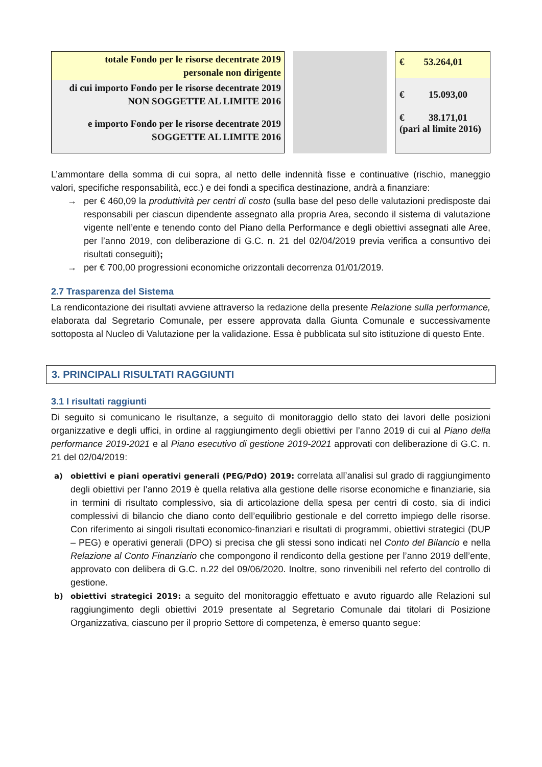totale Fondo per le risorse decentrate 2019
personale non dirigente
di cui importo Fondo per le risorse decentrate 2019
NON SOGGETTE AL LIMITE 2016
e importo Fondo per le risorse decentrate 2019
SOGGETTE AL LIMITE 2016
€ 53.264,01
€ 15.093,00
€ 38.171,01
(pari al limite 2016)
L’ammontare della somma di cui sopra, al netto delle indennità fisse e continuative (rischio, maneggio valori, specifiche responsabilità, ecc.) e dei fondi a specifica destinazione, andrà a finanziare:
→ per € 460,09 la produttività per centri di costo (sulla base del peso delle valutazioni predisposte dai responsabili per ciascun dipendente assegnato alla propria Area, secondo il sistema di valutazione vigente nell’ente e tenendo conto del Piano della Performance e degli obiettivi assegnati alle Aree, per l’anno 2019, con deliberazione di G.C. n. 21 del 02/04/2019 previa verifica a consuntivo dei risultati conseguiti);
→ per € 700,00 progressioni economiche orizzontali decorrenza 01/01/2019.
2.7 Trasparenza del Sistema
La rendicontazione dei risultati avviene attraverso la redazione della presente Relazione sulla performance, elaborata dal Segretario Comunale, per essere approvata dalla Giunta Comunale e successivamente sottoposta al Nucleo di Valutazione per la validazione. Essa è pubblicata sul sito istituzione di questo Ente.
3. PRINCIPALI RISULTATI RAGGIUNTI
3.1 I risultati raggiunti
Di seguito si comunicano le risultanze, a seguito di monitoraggio dello stato dei lavori delle posizioni organizzative e degli uffici, in ordine al raggiungimento degli obiettivi per l’anno 2019 di cui al Piano della performance 2019-2021 e al Piano esecutivo di gestione 2019-2021 approvati con deliberazione di G.C. n. 21 del 02/04/2019:
a) obiettivi e piani operativi generali (PEG/PdO) 2019: correlata all’analisi sul grado di raggiungimento degli obiettivi per l’anno 2019 è quella relativa alla gestione delle risorse economiche e finanziarie, sia in termini di risultato complessivo, sia di articolazione della spesa per centri di costo, sia di indici complessivi di bilancio che diano conto dell’equilibrio gestionale e del corretto impiego delle risorse. Con riferimento ai singoli risultati economico-finanziari e risultati di programmi, obiettivi strategici (DUP – PEG) e operativi generali (DPO) si precisa che gli stessi sono indicati nel Conto del Bilancio e nella Relazione al Conto Finanziario che compongono il rendiconto della gestione per l’anno 2019 dell’ente, approvato con delibera di G.C. n.22 del 09/06/2020. Inoltre, sono rinvenibili nel referto del controllo di gestione.
b) obiettivi strategici 2019: a seguito del monitoraggio effettuato e avuto riguardo alle Relazioni sul raggiungimento degli obiettivi 2019 presentate al Segretario Comunale dai titolari di Posizione Organizzativa, ciascuno per il proprio Settore di competenza, è emerso quanto segue: